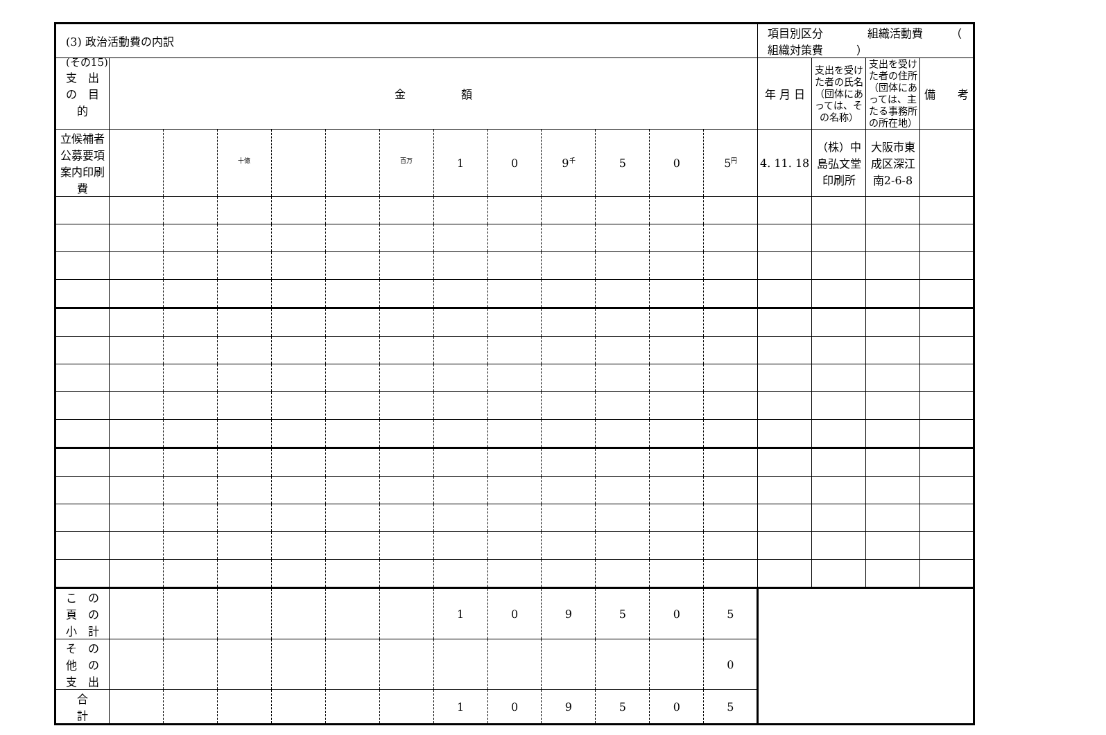(その15)
| (3) 政治活動費の内訳 | | | | | | | | | | | | | 項目別区分 組織活動費 （ 組織対策費 ） | | | |
| 支 出 の 目 的 | 金 額 | | | | | | | | | | | | 年 月 日 | 支出を受けた者の氏名（団体にあっては、その名称） | 支出を受けた者の住所（団体にあっては、主たる事務所の所在地） | 備 考 |
| 立候補者公募要項案内印刷費 | | | <sup>十億</sup> | | | <sup>百万</sup> | 1 | 0 | 9<sup>千</sup> | 5 | 0 | 5<sup>円</sup> | 4. 11. 18 | （株）中島弘文堂印刷所 | 大阪市東成区深江南2-6-8 | |
| こ の 頁 の 小 計 | | | | | | | 1 | 0 | 9 | 5 | 0 | 5 | | | | |
| そ の 他 の 支 出 | | | | | | | | | | | | 0 | | | | |
| 合 計 | | | | | | | 1 | 0 | 9 | 5 | 0 | 5 | | | | |